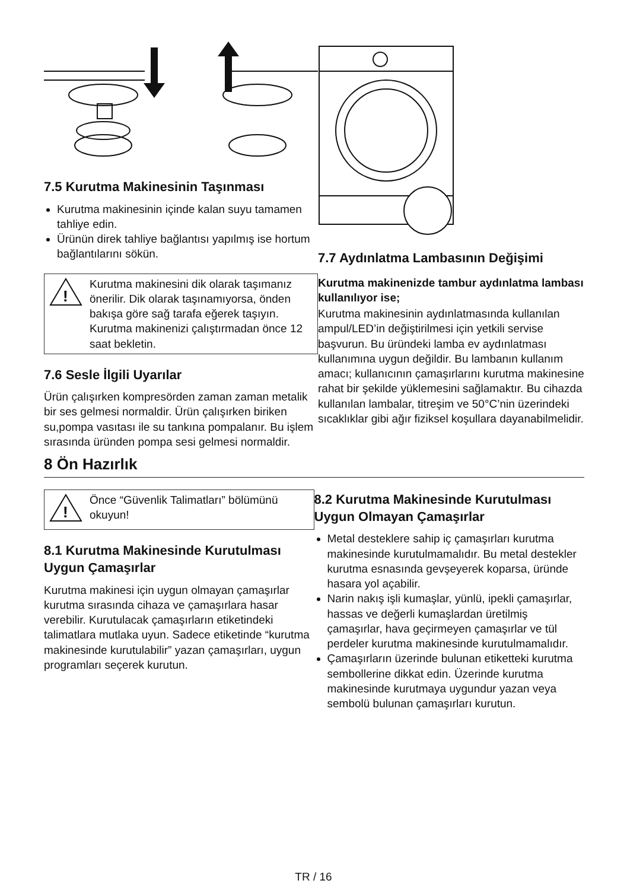7.5 Kurutma Makinesinin Taşınması
Kurutma makinesinin içinde kalan suyu tamamen tahliye edin.
Ürünün direk tahliye bağlantısı yapılmış ise hortum bağlantılarını sökün.
!
Kurutma makinesini dik olarak taşımanız önerilir. Dik olarak taşınamıyorsa, önden bakışa göre sağ tarafa eğerek taşıyın. Kurutma makinenizi çalıştırmadan önce 12 saat bekletin.
7.6 Sesle İlgili Uyarılar
Ürün çalışırken kompresörden zaman zaman metalik bir ses gelmesi normaldir. Ürün çalışırken biriken su,pompa vasıtası ile su tankına pompalanır. Bu işlem sırasında üründen pompa sesi gelmesi normaldir.
7.7 Aydınlatma Lambasının Değişimi
Kurutma makinenizde tambur aydınlatma lambası kullanılıyor ise;
Kurutma makinesinin aydınlatmasında kullanılan ampul/LED’in değiştirilmesi için yetkili servise başvurun. Bu üründeki lamba ev aydınlatması kullanımına uygun değildir. Bu lambanın kullanım amacı; kullanıcının çamaşırlarını kurutma makinesine rahat bir şekilde yüklemesini sağlamaktır. Bu cihazda kullanılan lambalar, titreşim ve 50°C’nin üzerindeki sıcaklıklar gibi ağır fiziksel koşullara dayanabilmelidir.
8 Ön Hazırlık
!
Önce “Güvenlik Talimatları” bölümünü okuyun!
8.1 Kurutma Makinesinde Kurutulması Uygun Çamaşırlar
Kurutma makinesi için uygun olmayan çamaşırlar kurutma sırasında cihaza ve çamaşırlara hasar verebilir. Kurutulacak çamaşırların etiketindeki talimatlara mutlaka uyun. Sadece etiketinde “kurutma makinesinde kurutulabilir” yazan çamaşırları, uygun programları seçerek kurutun.
8.2 Kurutma Makinesinde Kurutulması Uygun Olmayan Çamaşırlar
Metal desteklere sahip iç çamaşırları kurutma makinesinde kurutulmamalıdır. Bu metal destekler kurutma esnasında gevşeyerek koparsa, üründe hasara yol açabilir.
Narin nakış işli kumaşlar, yünlü, ipekli çamaşırlar, hassas ve değerli kumaşlardan üretilmiş çamaşırlar, hava geçirmeyen çamaşırlar ve tül perdeler kurutma makinesinde kurutulmamalıdır.
Çamaşırların üzerinde bulunan etiketteki kurutma sembollerine dikkat edin. Üzerinde kurutma makinesinde kurutmaya uygundur yazan veya sembolü bulunan çamaşırları kurutun.
TR / 16